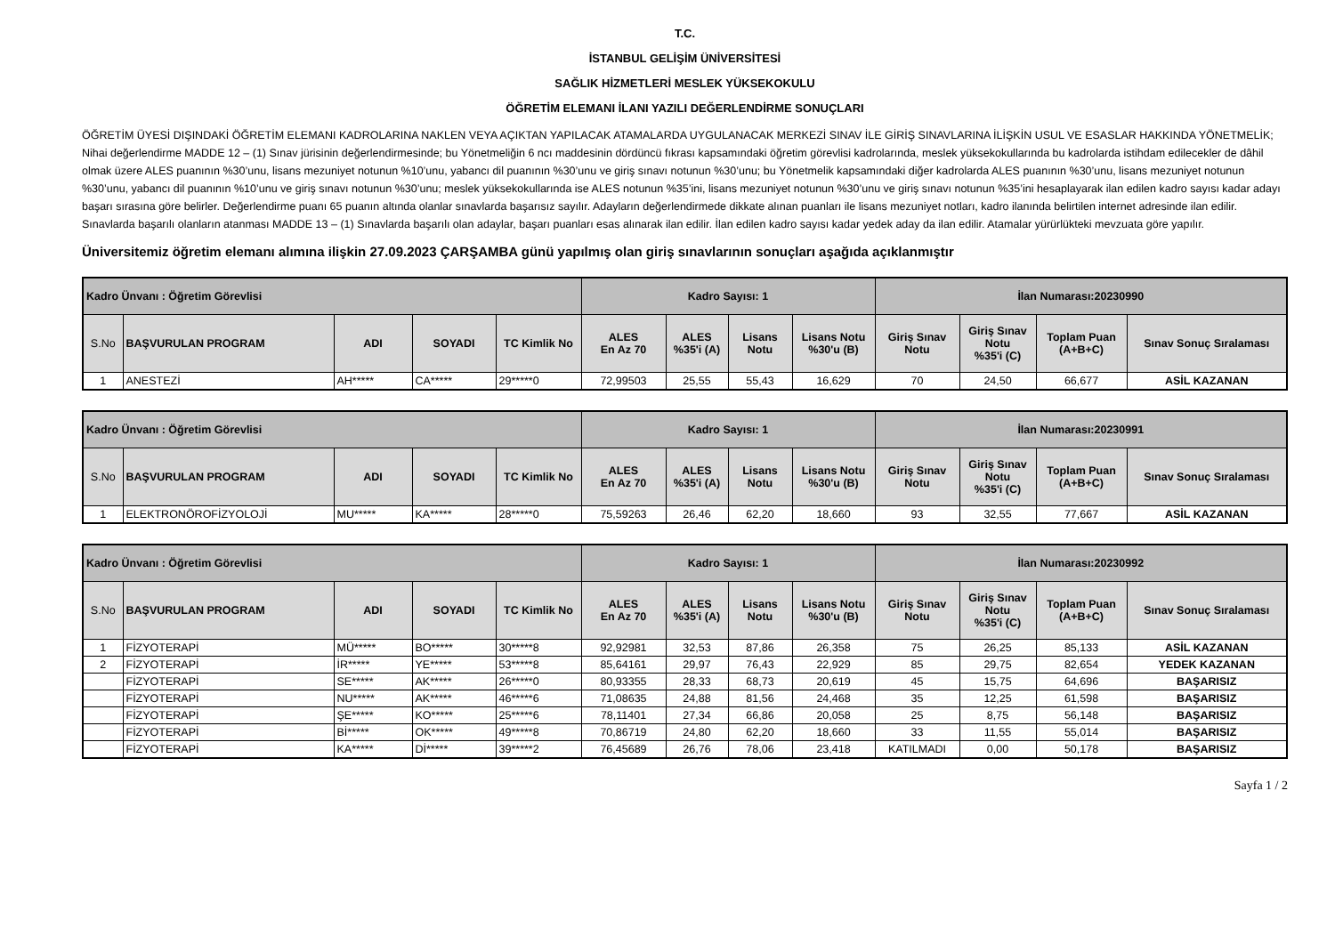T.C.
İSTANBUL GELİŞİM ÜNİVERSİTESİ
SAĞLIK HİZMETLERİ MESLEK YÜKSEKOKULU
ÖĞRETİM ELEMANI İLANI YAZILI DEĞERLENDİRME SONUÇLARI
ÖĞRETİM ÜYESİ DIŞINDAKİ ÖĞRETİM ELEMANI KADROLARINA NAKLEN VEYA AÇIKTAN YAPILACAK ATAMALARDA UYGULANACAK MERKEZİ SINAV İLE GİRİŞ SINAVLARINA İLİŞKİN USUL VE ESASLAR HAKKINDA YÖNETMELİK;
Nihai değerlendirme MADDE 12 – (1) Sınav jürisinin değerlendirmesinde; bu Yönetmeliğin 6 ncı maddesinin dördüncü fıkrası kapsamındaki öğretim görevlisi kadrolarında, meslek yüksekokullarında bu kadrolarda istihdam edilecekler de dâhil olmak üzere ALES puanının %30’unu, lisans mezuniyet notunun %10’unu, yabancı dil puanının %30’unu ve giriş sınavı notunun %30’unu; bu Yönetmelik kapsamındaki diğer kadrolarda ALES puanının %30’unu, lisans mezuniyet notunun %30’unu, yabancı dil puanının %10’unu ve giriş sınavı notunun %30’unu; meslek yüksekokullarında ise ALES notunun %35’ini, lisans mezuniyet notunun %30’unu ve giriş sınavı notunun %35’ini hesaplayarak ilan edilen kadro sayısı kadar adayı başarı sırasına göre belirler. Değerlendirme puanı 65 puanın altında olanlar sınavlarda başarısız sayılır. Adayların değerlendirmede dikkate alınan puanları ile lisans mezuniyet notları, kadro ilanında belirtilen internet adresinde ilan edilir. Sınavlarda başarılı olanların atanması MADDE 13 – (1) Sınavlarda başarılı olan adaylar, başarı puanları esas alınarak ilan edilir. İlan edilen kadro sayısı kadar yedek aday da ilan edilir. Atamalar yürürlükteki mevzuata göre yapılır.
Üniversitemiz öğretim elemanı alımına ilişkin 27.09.2023 ÇARŞAMBA günü yapılmış olan giriş sınavlarının sonuçları aşağıda açıklanmıştır
| Kadro Ünvanı : Öğretim Görevlisi | | | | | Kadro Sayısı: 1 | | | | İlan Numarası:20230990 | | | |
| S.No | BAŞVURULAN PROGRAM | ADI | SOYADI | TC Kimlik No | ALES En Az 70 | ALES %35'i (A) | Lisans Notu | Lisans Notu %30'u (B) | Giriş Sınav Notu | Giriş Sınav Notu %35'i (C) | Toplam Puan (A+B+C) | Sınav Sonuç Sıralaması |
| 1 | ANESTEZİ | AH***** | CA***** | 29*****0 | 72,99503 | 25,55 | 55,43 | 16,629 | 70 | 24,50 | 66,677 | ASİL KAZANAN |
| Kadro Ünvanı : Öğretim Görevlisi | | | | | Kadro Sayısı: 1 | | | | İlan Numarası:20230991 | | | |
| S.No | BAŞVURULAN PROGRAM | ADI | SOYADI | TC Kimlik No | ALES En Az 70 | ALES %35'i (A) | Lisans Notu | Lisans Notu %30'u (B) | Giriş Sınav Notu | Giriş Sınav Notu %35'i (C) | Toplam Puan (A+B+C) | Sınav Sonuç Sıralaması |
| 1 | ELEKTRONÖROFİZYOLOJİ | MU***** | KA***** | 28*****0 | 75,59263 | 26,46 | 62,20 | 18,660 | 93 | 32,55 | 77,667 | ASİL KAZANAN |
| Kadro Ünvanı : Öğretim Görevlisi | | | | | Kadro Sayısı: 1 | | | | İlan Numarası:20230992 | | | |
| S.No | BAŞVURULAN PROGRAM | ADI | SOYADI | TC Kimlik No | ALES En Az 70 | ALES %35'i (A) | Lisans Notu | Lisans Notu %30'u (B) | Giriş Sınav Notu | Giriş Sınav Notu %35'i (C) | Toplam Puan (A+B+C) | Sınav Sonuç Sıralaması |
| 1 | FİZYOTERAPİ | MÜ***** | BO***** | 30*****8 | 92,92981 | 32,53 | 87,86 | 26,358 | 75 | 26,25 | 85,133 | ASİL KAZANAN |
| 2 | FİZYOTERAPİ | İR***** | YE***** | 53*****8 | 85,64161 | 29,97 | 76,43 | 22,929 | 85 | 29,75 | 82,654 | YEDEK KAZANAN |
| | FİZYOTERAPİ | SE***** | AK***** | 26*****0 | 80,93355 | 28,33 | 68,73 | 20,619 | 45 | 15,75 | 64,696 | BAŞARISIZ |
| | FİZYOTERAPİ | NU***** | AK***** | 46*****6 | 71,08635 | 24,88 | 81,56 | 24,468 | 35 | 12,25 | 61,598 | BAŞARISIZ |
| | FİZYOTERAPİ | ŞE***** | KO***** | 25*****6 | 78,11401 | 27,34 | 66,86 | 20,058 | 25 | 8,75 | 56,148 | BAŞARISIZ |
| | FİZYOTERAPİ | Bİ***** | OK***** | 49*****8 | 70,86719 | 24,80 | 62,20 | 18,660 | 33 | 11,55 | 55,014 | BAŞARISIZ |
| | FİZYOTERAPİ | KA***** | Dİ***** | 39*****2 | 76,45689 | 26,76 | 78,06 | 23,418 | KATILMADI | 0,00 | 50,178 | BAŞARISIZ |
Sayfa 1 / 2